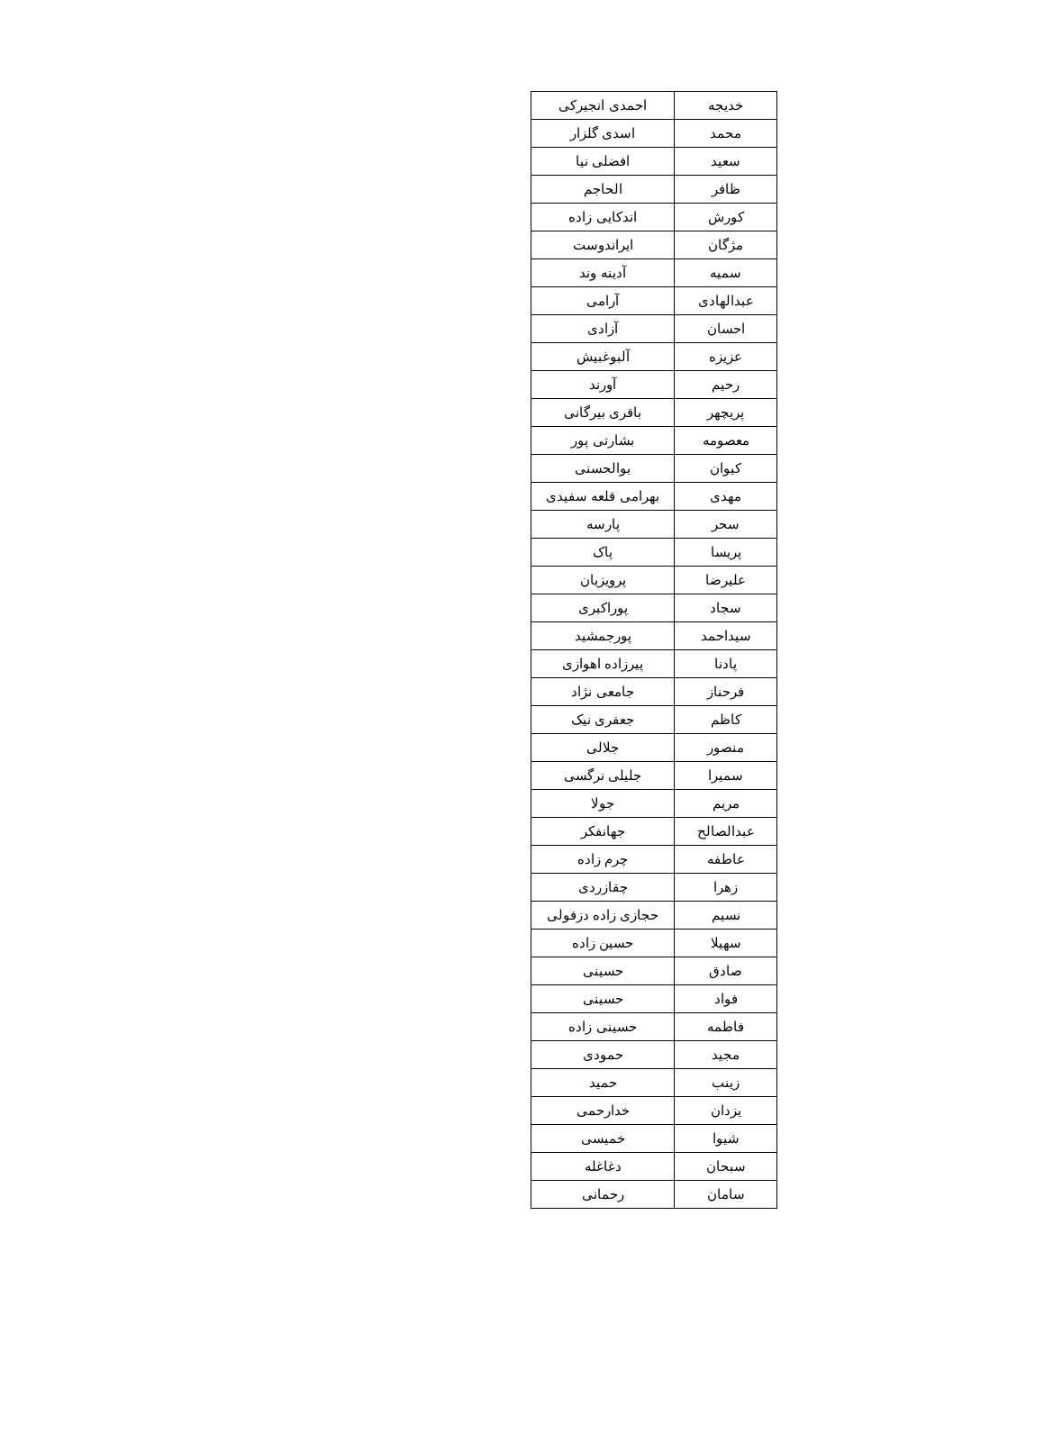| خدیجه | احمدی انجیرکی |
| محمد | اسدی گلزار |
| سعید | افضلی نیا |
| ظافر | الحاجم |
| کورش | اندکایی زاده |
| مژگان | ایراندوست |
| سمیه | آدینه وند |
| عبدالهادی | آرامی |
| احسان | آزادی |
| عزیزه | آلبوغبیش |
| رحیم | آورند |
| پریچهر | باقری بیرگانی |
| معصومه | بشارتی پور |
| کیوان | بوالحسنی |
| مهدی | بهرامی قلعه سفیدی |
| سحر | پارسه |
| پریسا | پاک |
| علیرضا | پرویزیان |
| سجاد | پوراکبری |
| سیداحمد | پورجمشید |
| پادنا | پیرزاده اهوازی |
| فرحناز | جامعی نژاد |
| کاظم | جعفری نیک |
| منصور | جلالی |
| سمیرا | جلیلی نرگسی |
| مریم | جولا |
| عبدالصالح | جهانفکر |
| عاطفه | چرم زاده |
| زهرا | چقازردی |
| نسیم | حجازی زاده دزفولی |
| سهیلا | حسین زاده |
| صادق | حسینی |
| فواد | حسینی |
| فاطمه | حسینی زاده |
| مجید | حمودی |
| زینب | حمید |
| یزدان | خدارحمی |
| شیوا | خمیسی |
| سبحان | دغاغله |
| سامان | رحمانی |